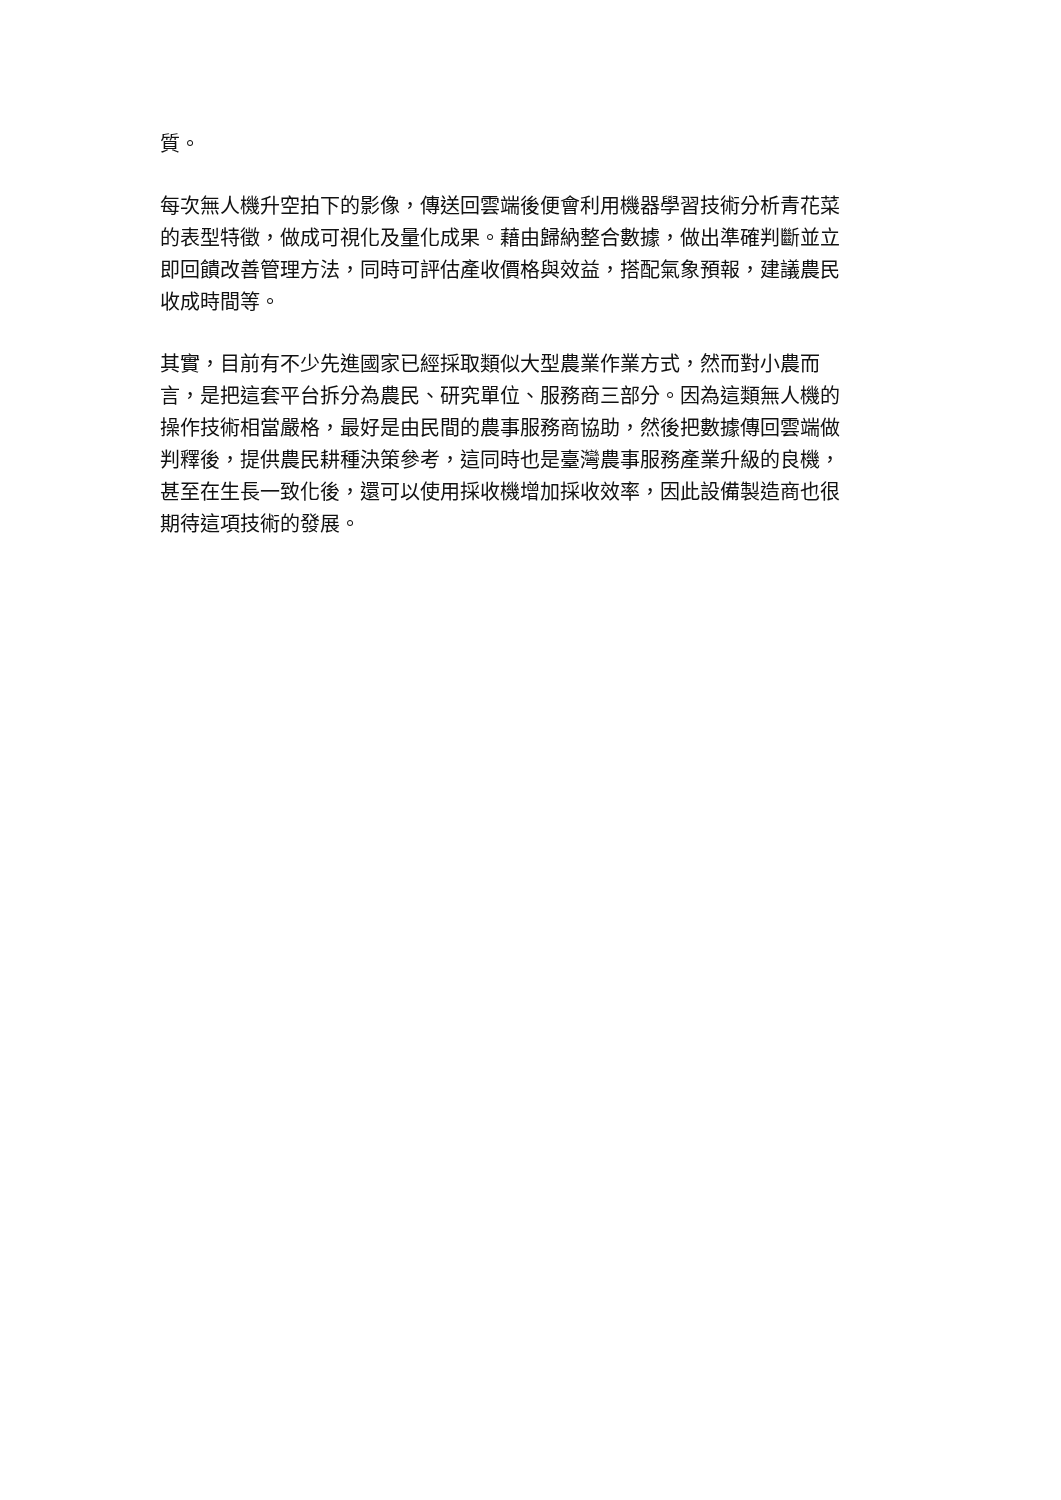質。
每次無人機升空拍下的影像，傳送回雲端後便會利用機器學習技術分析青花菜
的表型特徵，做成可視化及量化成果。藉由歸納整合數據，做出準確判斷並立
即回饋改善管理方法，同時可評估產收價格與效益，搭配氣象預報，建議農民
收成時間等。
其實，目前有不少先進國家已經採取類似大型農業作業方式，然而對小農而
言，是把這套平台拆分為農民、研究單位、服務商三部分。因為這類無人機的
操作技術相當嚴格，最好是由民間的農事服務商協助，然後把數據傳回雲端做
判釋後，提供農民耕種決策參考，這同時也是臺灣農事服務產業升級的良機，
甚至在生長一致化後，還可以使用採收機增加採收效率，因此設備製造商也很
期待這項技術的發展。